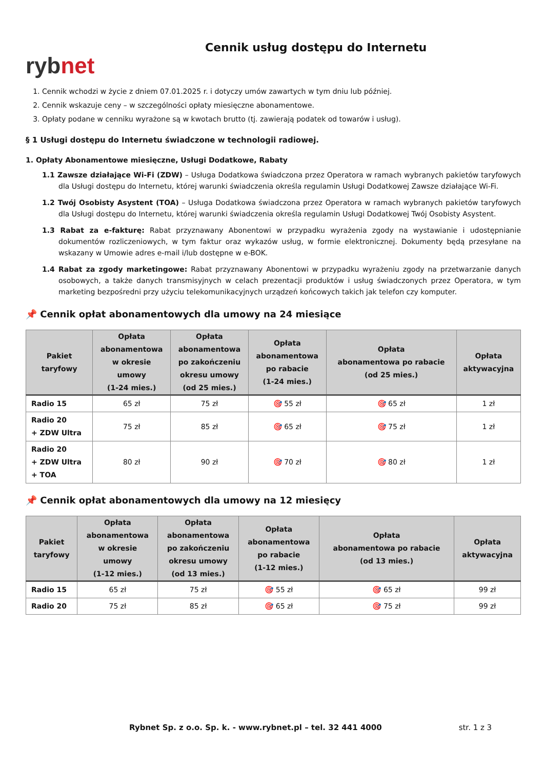rybnet
Cennik usług dostępu do Internetu
1. Cennik wchodzi w życie z dniem 07.01.2025 r. i dotyczy umów zawartych w tym dniu lub później.
2. Cennik wskazuje ceny – w szczególności opłaty miesięczne abonamentowe.
3. Opłaty podane w cenniku wyrażone są w kwotach brutto (tj. zawierają podatek od towarów i usług).
§ 1 Usługi dostępu do Internetu świadczone w technologii radiowej.
1. Opłaty Abonamentowe miesięczne, Usługi Dodatkowe, Rabaty
1.1 Zawsze działające Wi-Fi (ZDW) – Usługa Dodatkowa świadczona przez Operatora w ramach wybranych pakietów taryfowych dla Usługi dostępu do Internetu, której warunki świadczenia określa regulamin Usługi Dodatkowej Zawsze działające Wi-Fi.
1.2 Twój Osobisty Asystent (TOA) – Usługa Dodatkowa świadczona przez Operatora w ramach wybranych pakietów taryfowych dla Usługi dostępu do Internetu, której warunki świadczenia określa regulamin Usługi Dodatkowej Twój Osobisty Asystent.
1.3 Rabat za e-fakturę: Rabat przyznawany Abonentowi w przypadku wyrażenia zgody na wystawianie i udostępnianie dokumentów rozliczeniowych, w tym faktur oraz wykazów usług, w formie elektronicznej. Dokumenty będą przesyłane na wskazany w Umowie adres e-mail i/lub dostępne w e-BOK.
1.4 Rabat za zgody marketingowe: Rabat przyznawany Abonentowi w przypadku wyrażeniu zgody na przetwarzanie danych osobowych, a także danych transmisyjnych w celach prezentacji produktów i usług świadczonych przez Operatora, w tym marketing bezpośredni przy użyciu telekomunikacyjnych urządzeń końcowych takich jak telefon czy komputer.
📌 Cennik opłat abonamentowych dla umowy na 24 miesiące
| Pakiet taryfowy | Opłata abonamentowa w okresie umowy (1-24 mies.) | Opłata abonamentowa po zakończeniu okresu umowy (od 25 mies.) | Opłata abonamentowa po rabacie (1-24 mies.) | Opłata abonamentowa po rabacie (od 25 mies.) | Opłata aktywacyjna |
| --- | --- | --- | --- | --- | --- |
| Radio 15 | 65 zł | 75 zł | 🎯 55 zł | 🎯 65 zł | 1 zł |
| Radio 20 + ZDW Ultra | 75 zł | 85 zł | 🎯 65 zł | 🎯 75 zł | 1 zł |
| Radio 20 + ZDW Ultra + TOA | 80 zł | 90 zł | 🎯 70 zł | 🎯 80 zł | 1 zł |
📌 Cennik opłat abonamentowych dla umowy na 12 miesięcy
| Pakiet taryfowy | Opłata abonamentowa w okresie umowy (1-12 mies.) | Opłata abonamentowa po zakończeniu okresu umowy (od 13 mies.) | Opłata abonamentowa po rabacie (1-12 mies.) | Opłata abonamentowa po rabacie (od 13 mies.) | Opłata aktywacyjna |
| --- | --- | --- | --- | --- | --- |
| Radio 15 | 65 zł | 75 zł | 🎯 55 zł | 🎯 65 zł | 99 zł |
| Radio 20 | 75 zł | 85 zł | 🎯 65 zł | 🎯 75 zł | 99 zł |
Rybnet Sp. z o.o. Sp. k. - www.rybnet.pl – tel. 32 441 4000 str. 1 z 3